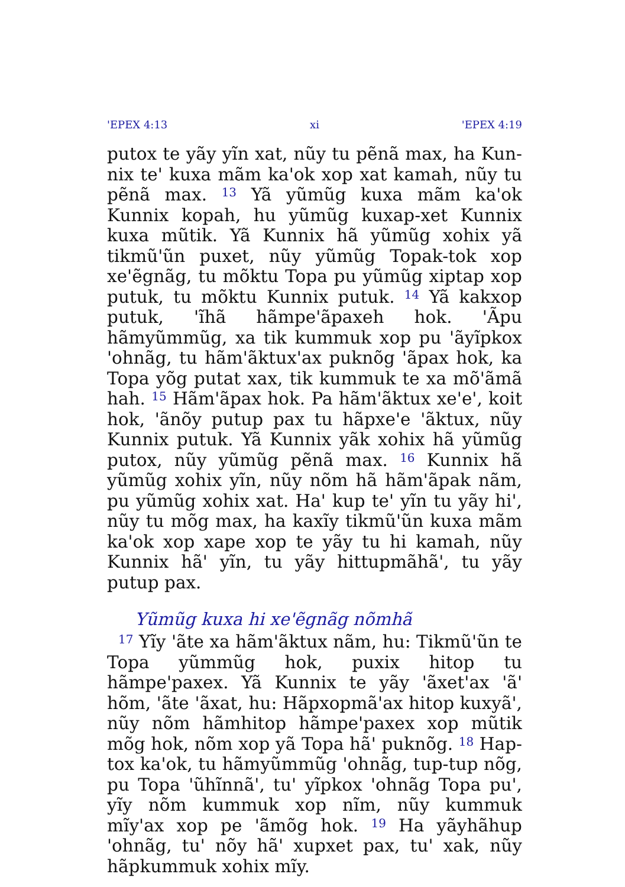'EPEX 4:13 xi 'EPEX 4:19
putox te yãy yĩn xat, nũy tu pẽnã max, ha Kun­nix te' kuxa mãm ka'ok xop xat kamah, nũy tu pẽnã max. <sup>13</sup> Yã yũmũg kuxa mãm ka'ok Kunnix kopah, hu yũmũg kuxap-xet Kunnix kuxa mũtik. Yã Kunnix hã yũmũg xohix yã tikmũ'ũn puxet, nũy yũmũg Topak-tok xop xe'ẽgnãg, tu mõktu Topa pu yũmũg xiptap xop putuk, tu mõktu Kunnix putuk. <sup>14</sup> Yã kakxop putuk, 'ĩhã hãmpe'ãpaxeh hok. 'Ãpu hãmyũmmũg, xa tik kummuk xop pu 'ãyĩpkox 'ohnãg, tu hãm'ãktux'ax puknõg 'ãpax hok, ka Topa yõg putat xax, tik kummuk te xa mõ'ãmã hah. <sup>15</sup> Hãm'ãpax hok. Pa hãm'ãktux xe'e', koit hok, 'ãnõy putup pax tu hãpxe'e 'ãktux, nũy Kunnix putuk. Yã Kunnix yãk xohix hã yũmũg putox, nũy yũmũg pẽnã max. <sup>16</sup> Kunnix hã yũmũg xohix yĩn, nũy nõm hã hãm'ãpak nãm, pu yũmũg xohix xat. Ha' kup te' yĩn tu yãy hi', nũy tu mõg max, ha kaxĩy tikmũ'ũn kuxa mãm ka'ok xop xape xop te yãy tu hi kamah, nũy Kunnix hã' yĩn, tu yãy hittupmãhã', tu yãy putup pax.
Yũmũg kuxa hi xe'ẽgnãg nõmhã
<sup>17</sup> Yĩy 'ãte xa hãm'ãktux nãm, hu: Tikmũ'ũn te Topa yũmmũg hok, puxix hitop tu hãmpe'paxex. Yã Kunnix te yãy 'ãxet'ax 'ã' hõm, 'ãte 'ãxat, hu: Hãpxopmã'ax hitop kuxyã', nũy nõm hãmhitop hãmpe'paxex xop mũtik mõg hok, nõm xop yã Topa hã' puknõg. <sup>18</sup> Hap-tox ka'ok, tu hãmyũmmũg 'ohnãg, tup-tup nõg, pu Topa 'ũhĩnnã', tu' yĩpkox 'ohnãg Topa pu', yĩy nõm kummuk xop nĩm, nũy kummuk mĩy'ax xop pe 'ãmõg hok. <sup>19</sup> Ha yãyhãhup 'ohnãg, tu' nõy hã' xupxet pax, tu' xak, nũy hãpkummuk xohix mĩy.